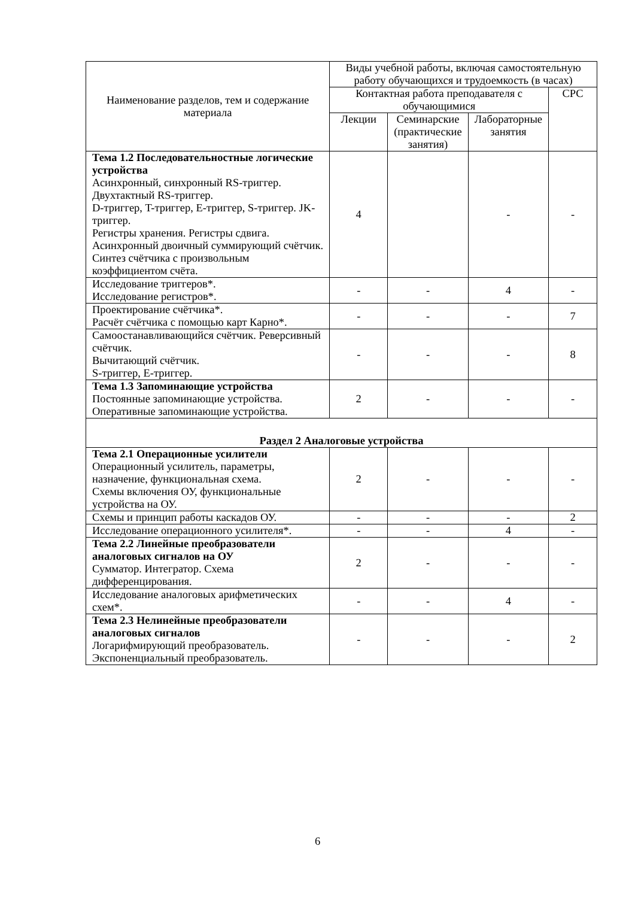| Наименование разделов, тем и содержание материала | Виды учебной работы, включая самостоятельную работу обучающихся и трудоемкость (в часах) | | | |
| --- | --- | --- | --- | --- |
| | Контактная работа преподавателя с обучающимися | | | СРС |
| | Лекции | Семинарские (практические занятия) | Лабораторные занятия | |
| Тема 1.2 Последовательностные логические устройства Асинхронный, синхронный RS-триггер. Двухтактный RS-триггер. D-триггер, T-триггер, E-триггер, S-триггер. JK-триггер. Регистры хранения. Регистры сдвига. Асинхронный двоичный суммирующий счётчик. Синтез счётчика с произвольным коэффициентом счёта. | 4 | | - | - |
| Исследование триггеров*. Исследование регистров*. | - | - | 4 | - |
| Проектирование счётчика*. Расчёт счётчика с помощью карт Карно*. | - | - | - | 7 |
| Самоостанавливающийся счётчик. Реверсивный счётчик. Вычитающий счётчик. S-триггер, E-триггер. | - | - | - | 8 |
| Тема 1.3 Запоминающие устройства Постоянные запоминающие устройства. Оперативные запоминающие устройства. | 2 | - | - | - |
| Раздел 2 Аналоговые устройства | | | | |
| Тема 2.1 Операционные усилители Операционный усилитель, параметры, назначение, функциональная схема. Схемы включения ОУ, функциональные устройства на ОУ. | 2 | - | - | - |
| Схемы и принцип работы каскадов ОУ. | - | - | - | 2 |
| Исследование операционного усилителя*. | - | - | 4 | - |
| Тема 2.2 Линейные преобразователи аналоговых сигналов на ОУ Сумматор. Интегратор. Схема дифференцирования. | 2 | - | - | - |
| Исследование аналоговых арифметических схем*. | - | - | 4 | - |
| Тема 2.3 Нелинейные преобразователи аналоговых сигналов Логарифмирующий преобразователь. Экспоненциальный преобразователь. | - | - | - | 2 |
6